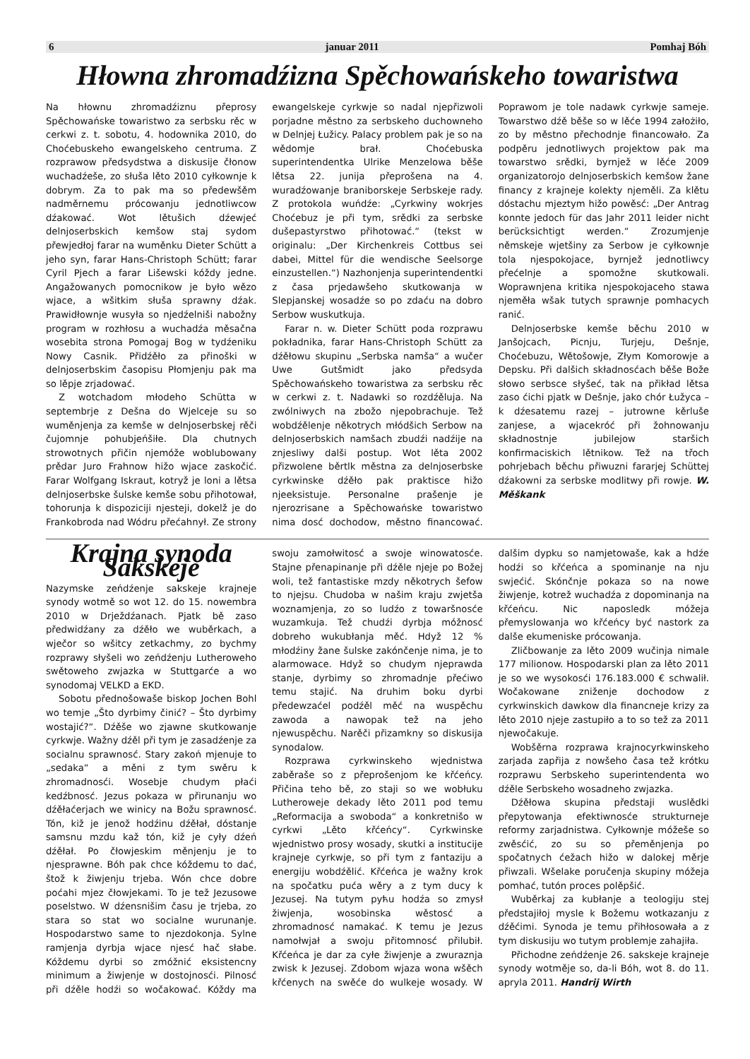6 januar 2011 Pomhaj Bóh
Hłowna zhromadźizna Spěchowańskeho towaristwa
Na hłownu zhromadźiznu přeprosy Spěchowańske towaristwo za serbsku rěc w cerkwi z. t. sobotu, 4. hodownika 2010, do Choćebuskeho ewangelskeho centruma. Z rozprawow předsydstwa a diskusije čłonow wuchadźeše, zo słuša lěto 2010 cyłkownje k dobrym. Za to pak ma so předewšěm nadměrnemu prócowanju jednotliwcow dźakować. Wot lětušich dźewjeć delnjoserbskich kemšow staj sydom přewjedłoj farar na wuměnku Dieter Schütt a jeho syn, farar Hans-Christoph Schütt; farar Cyril Pjech a farar Lišewski kóždy jedne. Angažowanych pomocnikow je było wězo wjace, a wšitkim słuša sprawny dźak. Prawidłownje wusyła so njedźelniši nabožny program w rozhłosu a wuchadźa měsačna wosebita strona Pomogaj Bog w tydźeniku Nowy Casnik. Přidźěło za přinoški w delnjoserbskim časopisu Płomjenju pak ma so lěpje zrjadować.
Z wotchadom młodeho Schütta w septembrje z Dešna do Wjelceje su so wuměnjenja za kemše w delnjoserbskej rěči čujomnje pohubjeńšiłe. Dla chutnych strowotnych přičin njemóže woblubowany prědar Juro Frahnow hižo wjace zaskočić. Farar Wolfgang Iskraut, kotryž je loni a lětsa delnjoserbske šulske kemše sobu přihotował, tohorunja k dispoziciji njesteji, dokelž je do Frankobroda nad Wódru přećahnył. Ze strony ewangelskeje cyrkwje so nadal njepřizwoli porjadne městno za serbskeho duchowneho w Delnjej Łužicy. Palacy problem pak je so na wědomje brał. Choćebuska superintendentka Ulrike Menzelowa běše lětsa 22. junija přeprošena na 4. wuradźowanje braniborskeje Serbskeje rady. Z protokola wuńdźe: „Cyrkwiny wokrjes Choćebuz je při tym, srědki za serbske dušepastyrstwo přihotować.“ (tekst w originalu: „Der Kirchenkreis Cottbus sei dabei, Mittel für die wendische Seelsorge einzustellen.“) Nazhonjenja superintendentki z časa prjedawšeho skutkowanja w Slepjanskej wosadźe so po zdaću na dobro Serbow wuskutkuja.
Farar n. w. Dieter Schütt poda rozprawu pokładnika, farar Hans-Christoph Schütt za dźěłowu skupinu „Serbska namša“ a wučer Uwe Gutšmidt jako předsyda Spěchowańskeho towaristwa za serbsku rěc w cerkwi z. t. Nadawki so rozdźěluja. Na zwólniwych na zbožo njepobrachuje. Tež wobdźělenje někotrych młódšich Serbow na delnjoserbskich namšach zbudźi nadźije na znjesliwy dalši postup. Wot lěta 2002 přizwolene běrtlk městna za delnjoserbske cyrkwinske dźěło pak praktisce hižo njeeksistuje. Personalne prašenje je njerozrisane a Spěchowańske towaristwo nima dosć dochodow, městno financować. Poprawom je tole nadawk cyrkwje sameje. Towarstwo dźě běše so w lěće 1994 założiło, zo by městno přechodnje financowało. Za podpěru jednotliwych projektow pak ma towarstwo srědki, byrnjež w lěće 2009 organizatorojo delnjoserbskich kemšow žane financy z krajneje kolekty njeměli. Za klětu dóstachu mjeztym hižo powěsć: „Der Antrag konnte jedoch für das Jahr 2011 leider nicht berücksichtigt werden.“ Zrozumjenje němskeje wjetšiny za Serbow je cyłkownje tola njespokojace, byrnjež jednotliwcy přećelnje a spomožne skutkowali. Woprawnjena kritika njespokojaceho stawa njeměła wšak tutych sprawnje pomhacych ranić.
Delnjoserbske kemše běchu 2010 w Janšojcach, Picnju, Turjeju, Dešnje, Choćebuzu, Wětošowje, Złym Komorowje a Depsku. Při dalšich składnosćach běše Bože słowo serbsce słyšeć, tak na přikład lětsa zaso ćichi pjatk w Dešnje, jako chór Łužyca – k dźesatemu razej – jutrowne kěrluše zanjese, a wjacekróć při žohnowanju składnostnje jubilejow staršich konfirmaciskich lětnikow. Tež na třoch pohrjebach běchu přiwuzni fararjej Schüttej dźakowni za serbske modlitwy při rowje. W. Měškank
Krajna synoda Sakskeje
Nazymske zeńdźenje sakskeje krajneje synody wotmě so wot 12. do 15. nowembra 2010 w Drježdźanach. Pjatk bě zaso předwidźany za dźěło we wuběrkach, a wječor so wšitcy zetkachmy, zo bychmy rozprawy słyšeli wo zeńdźenju Lutheroweho swětoweho zwjazka w Stuttgarće a wo synodomaj VELKD a EKD.
Sobotu přednošowaše biskop Jochen Bohl wo temje „Što dyrbimy činić? – Što dyrbimy wostajić?“. Dźěše wo zjawne skutkowanje cyrkwje. Wažny dźěl při tym je zasadźenje za socialnu sprawnosć. Stary zakoń mjenuje to „sedaka“ a měni z tym swěru k zhromadnosći. Wosebje chudym płaći kedźbnosć. Jezus pokaza w přirunanju wo dźěłaćerjach we winicy na Božu sprawnosć. Tón, kiž je jenož hodźinu dźěłał, dóstanje samsnu mzdu kaž tón, kiž je cyły dźeń dźěłał. Po čłowjeskim měnjenju je to njesprawne. Bóh pak chce kóždemu to dać, štož k žiwjenju trjeba. Wón chce dobre poćahi mjez čłowjekami. To je tež Jezusowe poselstwo. W dźensnišim času je trjeba, zo stara so stat wo socialne wurunanje. Hospodarstwo same to njezdokonja. Sylne ramjenja dyrbja wjace njesć hač słabe. Kóždemu dyrbi so zmóžnić eksistencny minimum a žiwjenje w dostojnosći. Pilnosć při dźěle hodźi so wočakować. Kóždy ma swoju zamołwitosć a swoje winowatosće. Stajne přenapinanje při dźěle njeje po Božej woli, tež fantastiske mzdy někotrych šefow to njejsu. Chudoba w našim kraju zwjetša woznamjenja, zo so ludźo z towaršnosće wuzamkuja. Tež chudźi dyrbja móžnosć dobreho wukubłanja měć. Hdyž 12 % młodźiny žane šulske zakónčenje nima, je to alarmowace. Hdyž so chudym njeprawda stanje, dyrbimy so zhromadnje přećiwo temu stajić. Na druhim boku dyrbi předewzaćel podźěl měć na wuspěchu zawoda a nawopak tež na jeho njewuspěchu. Narěči přizamkny so diskusija synodalow.
Rozprawa cyrkwinskeho wjednistwa zaběraše so z přeprošenjom ke křćeńcy. Přičina teho bě, zo staji so we wobłuku Lutheroweje dekady lěto 2011 pod temu „Reformacija a swoboda“ a konkretnišo w cyrkwi „Lěto křćeńcy“. Cyrkwinske wjednistwo prosy wosady, skutki a institucije krajneje cyrkwje, so při tym z fantaziju a energiju wobdźělić. Křćeńca je wažny krok na spočatku puća wěry a z tym ducy k Jezusej. Na tutym pућu hodźa so zmysł žiwjenja, wosobinska wěstosć a zhromadnosć namakać. K temu je Jezus namołwjał a swoju přitomnosć přilubił. Křćeńca je dar za cyłe žiwjenje a zwuraznja zwisk k Jezusej. Zdobom wjaza wona wšěch křćenych na swěće do wulkeje wosady. W dalšim dypku so namjetowaše, kak a hdźe hodźi so křćeńca a spominanje na nju swjećić. Skónčnje pokaza so na nowe žiwjenje, kotrež wuchadźa z dopominanja na křćeńcu. Nic naposledk móžeja přemyslowanja wo křćeńcy być nastork za dalše ekumeniske prócowanja.
Zličbowanje za lěto 2009 wučinja nimale 177 milionow. Hospodarski plan za lěto 2011 je so we wysokosći 176.183.000 € schwalił. Wočakowane zniženje dochodow z cyrkwinskich dawkow dla financneje krizy za lěto 2010 njeje zastupiło a to so tež za 2011 njewočakuje.
Wobšěrna rozprawa krajnocyrkwinskeho zarjada zapřija z nowšeho časa tež krótku rozprawu Serbskeho superintendenta wo dźěle Serbskeho wosadneho zwjazka.
Dźěłowa skupina předstaji wuslědki přepytowanja efektiwnosće strukturneje reformy zarjadnistwa. Cyłkownje móžeše so zwěsćić, zo su so přeměnjenja po spočatnych ćežach hižo w dalokej měrje přiwzali. Wšelake poručenja skupiny móžeja pomhać, tutón proces polěpšić.
Wuběrkaj za kubłanje a teologiju stej předstajiłoj mysle k Božemu wotkazanju z dźěćimi. Synoda je temu přihłosowała a z tym diskusiju wo tutym problemje zahajiła.
Přichodne zeńdźenje 26. sakskeje krajneje synody wotměje so, da-li Bóh, wot 8. do 11. apryla 2011. Handrij Wirth